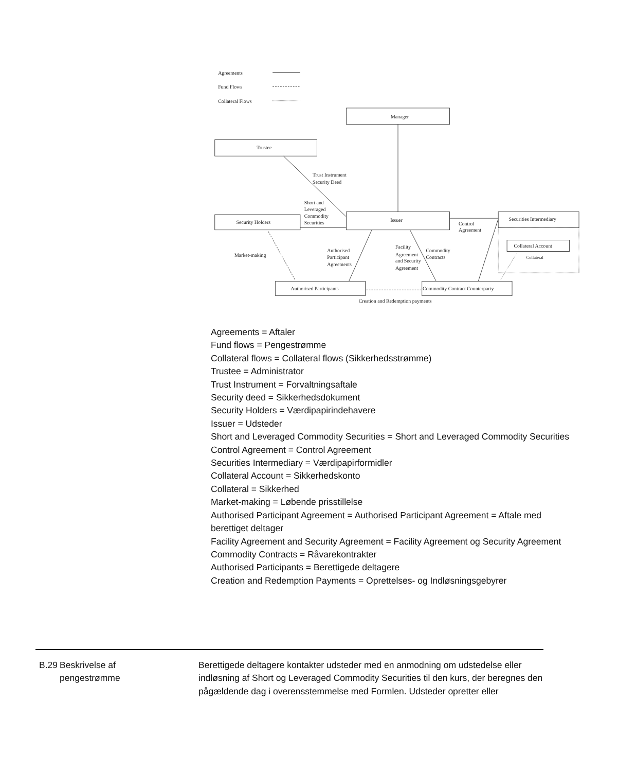Agreements
Fund Flows
Collateral Flows
Manager
Trustee
Issuer
Security Holders
Securities Intermediary
Collateral Account
Collateral
Authorised Participants
Commodity Contract Counterparty
Trust Instrument
Security Deed
Short and
Leveraged
Commodity
Securities
Control
Agreement
Market-making
Authorised
Participant
Agreements
Facility
Agreement
and Security
Agreement
Commodity
Contracts
Creation and Redemption payments
Agreements = Aftaler
Fund flows = Pengestrømme
Collateral flows = Collateral flows (Sikkerhedsstrømme)
Trustee = Administrator
Trust Instrument = Forvaltningsaftale
Security deed = Sikkerhedsdokument
Security Holders = Værdipapirindehavere
Issuer = Udsteder
Short and Leveraged Commodity Securities = Short and Leveraged Commodity Securities
Control Agreement = Control Agreement
Securities Intermediary = Værdipapirformidler
Collateral Account = Sikkerhedskonto
Collateral = Sikkerhed
Market-making = Løbende prisstillelse
Authorised Participant Agreement = Authorised Participant Agreement = Aftale med berettiget deltager
Facility Agreement and Security Agreement = Facility Agreement og Security Agreement
Commodity Contracts = Råvarekontrakter
Authorised Participants = Berettigede deltagere
Creation and Redemption Payments = Oprettelses- og Indløsningsgebyrer
B.29
Beskrivelse af
pengestrømme
Berettigede deltagere kontakter udsteder med en anmodning om udstedelse eller indløsning af Short og Leveraged Commodity Securities til den kurs, der beregnes den pågældende dag i overensstemmelse med Formlen. Udsteder opretter eller